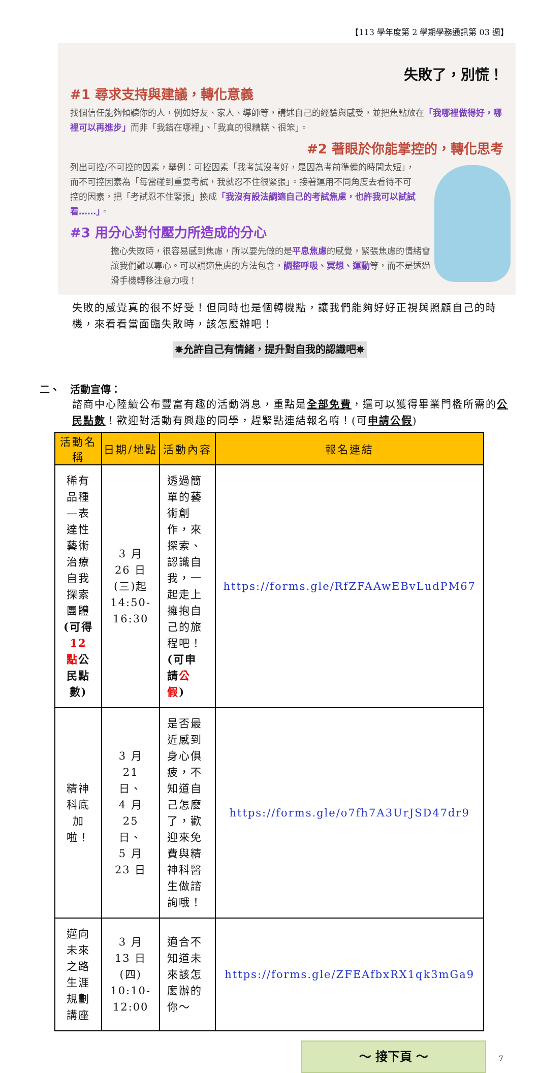【113 學年度第 2 學期學務通訊第 03 週】
失敗了，別慌！
#1 尋求支持與建議，轉化意義
找個信任能夠傾聽你的人，例如好友、家人、導師等，講述自己的經驗與感受，並把焦點放在「我哪裡做得好，哪裡可以再進步」而非「我錯在哪裡」、「我真的很糟糕、很笨」。
#2 著眼於你能掌控的，轉化思考
列出可控/不可控的因素，舉例：可控因素「我考試沒考好，是因為考前準備的時間太短」，而不可控因素為「每當碰到重要考試，我就忍不住很緊張」。接著運用不同角度去看待不可控的因素，把「考試忍不住緊張」換成「我沒有設法調適自己的考試焦慮，也許我可以試試看……」。
#3 用分心對付壓力所造成的分心
擔心失敗時，很容易感到焦慮，所以要先做的是平息焦慮的感覺，緊張焦慮的情緒會讓我們難以專心。可以調適焦慮的方法包含，調整呼吸、冥想、運動等，而不是透過滑手機轉移注意力哦！
失敗的感覺真的很不好受！但同時也是個轉機點，讓我們能夠好好正視與照顧自己的時機，來看看當面臨失敗時，該怎麼辦吧！
✵允許自己有情緒，提升對自我的認識吧✵
二、　活動宣傳：
諮商中心陸續公布豐富有趣的活動消息，重點是全部免費，還可以獲得畢業門檻所需的公民點數！歡迎對活動有興趣的同學，趕緊點連結報名唷！(可申請公假)
| 活動名稱 | 日期/地點 | 活動內容 | 報名連結 |
| --- | --- | --- | --- |
| 稀有品種—表達性藝術治療自我探索團體 (可得 12 點 公民點數) | 3 月 26 日(三)起 14:50-16:30 | 透過簡單的藝術創作，來探索、認識自我，一起走上擁抱自己的旅程吧！ (可申請 公假 ) | https://forms.gle/RfZFAAwEBvLudPM67 |
| 精神科底加啦！ | 3 月 21 日、 4 月 25 日、 5 月 23 日 | 是否最近感到身心俱疲，不知道自己怎麼了，歡迎來免費與精神科醫生做諮詢哦！ | https://forms.gle/o7fh7A3UrJSD47dr9 |
| 邁向未來之路 生涯規劃講座 | 3 月 13 日(四) 10:10-12:00 | 適合不知道未來該怎麼辦的你～ | https://forms.gle/ZFEAfbxRX1qk3mGa9 |
～ 接下頁 ～ 7